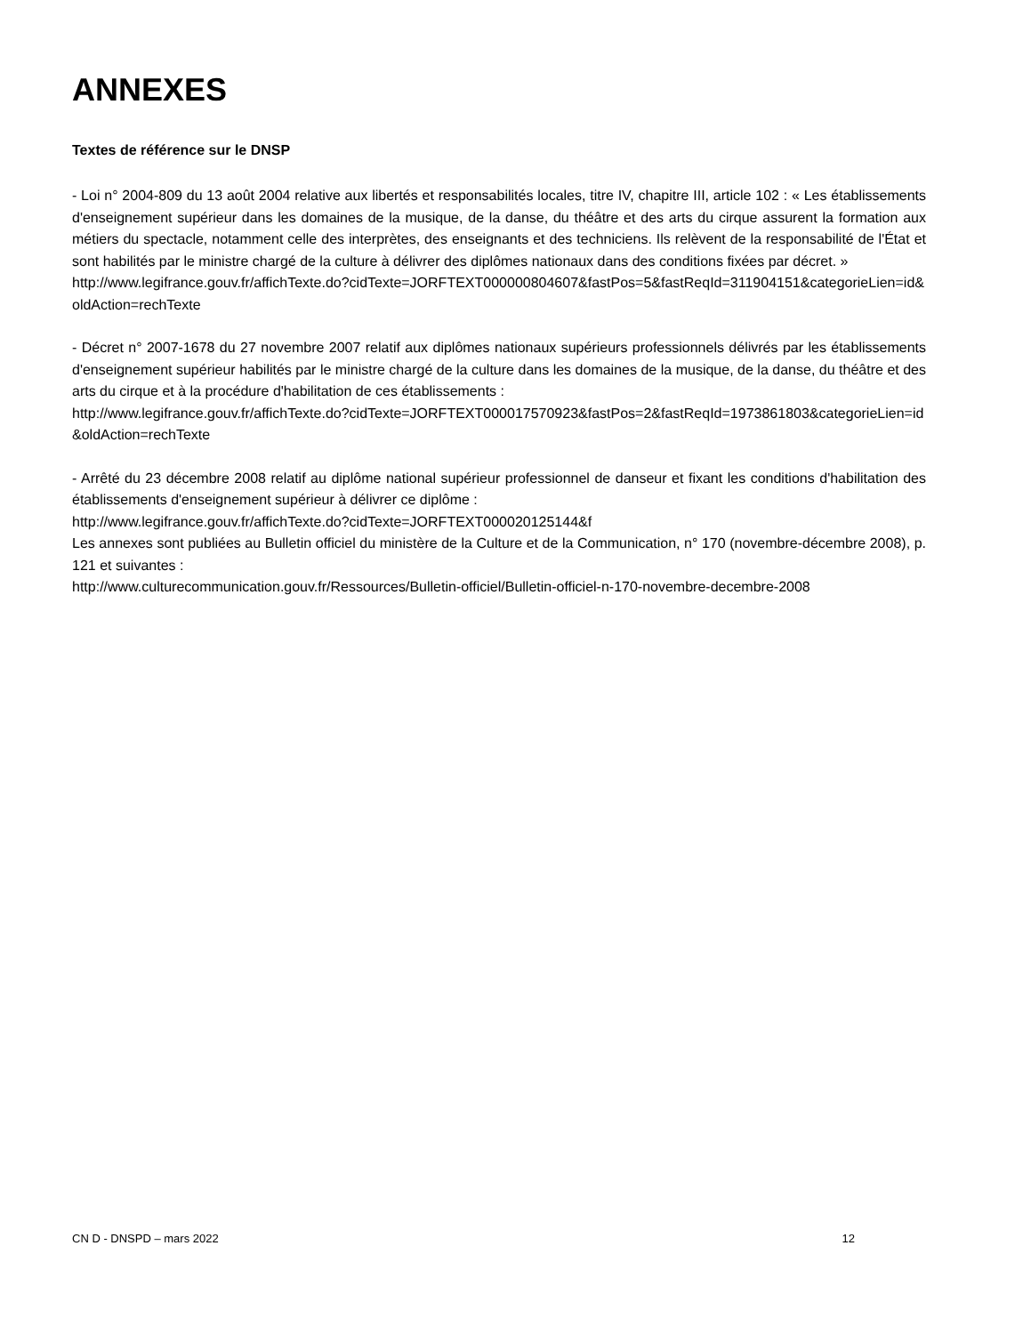ANNEXES
Textes de référence sur le DNSP
- Loi n° 2004-809 du 13 août 2004 relative aux libertés et responsabilités locales, titre IV, chapitre III, article 102 : « Les établissements d'enseignement supérieur dans les domaines de la musique, de la danse, du théâtre et des arts du cirque assurent la formation aux métiers du spectacle, notamment celle des interprètes, des enseignants et des techniciens. Ils relèvent de la responsabilité de l'État et sont habilités par le ministre chargé de la culture à délivrer des diplômes nationaux dans des conditions fixées par décret. »
http://www.legifrance.gouv.fr/affichTexte.do?cidTexte=JORFTEXT000000804607&fastPos=5&fastReqId=311904151&categorieLien=id&oldAction=rechTexte
- Décret n° 2007-1678 du 27 novembre 2007 relatif aux diplômes nationaux supérieurs professionnels délivrés par les établissements d'enseignement supérieur habilités par le ministre chargé de la culture dans les domaines de la musique, de la danse, du théâtre et des arts du cirque et à la procédure d'habilitation de ces établissements :
http://www.legifrance.gouv.fr/affichTexte.do?cidTexte=JORFTEXT000017570923&fastPos=2&fastReqId=1973861803&categorieLien=id&oldAction=rechTexte
- Arrêté du 23 décembre 2008 relatif au diplôme national supérieur professionnel de danseur et fixant les conditions d'habilitation des établissements d'enseignement supérieur à délivrer ce diplôme :
http://www.legifrance.gouv.fr/affichTexte.do?cidTexte=JORFTEXT000020125144&f
Les annexes sont publiées au Bulletin officiel du ministère de la Culture et de la Communication, n° 170 (novembre-décembre 2008), p. 121 et suivantes :
http://www.culturecommunication.gouv.fr/Ressources/Bulletin-officiel/Bulletin-officiel-n-170-novembre-decembre-2008
CN D - DNSPD – mars 2022 12